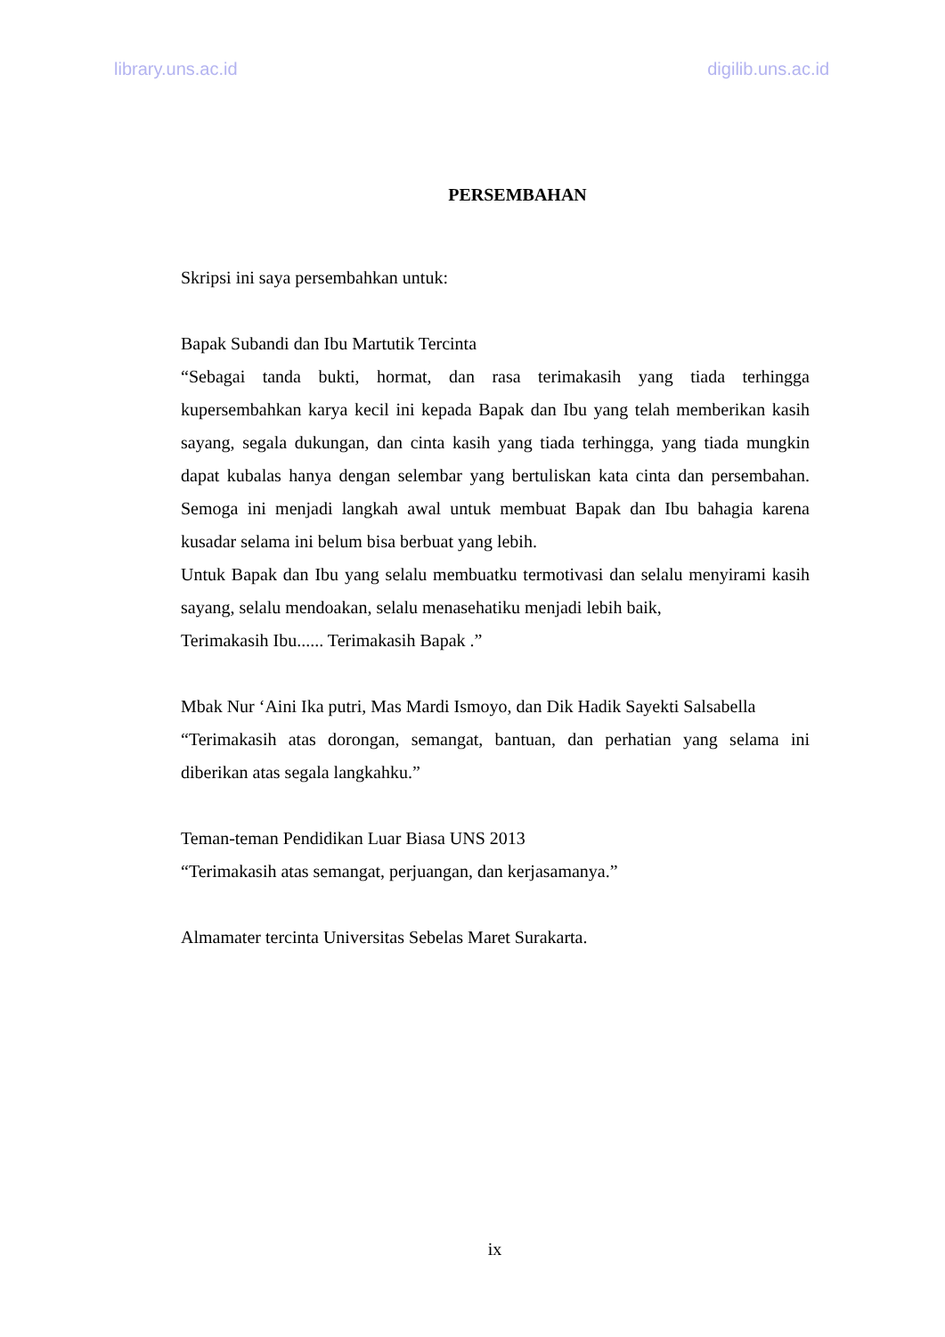library.uns.ac.id digilib.uns.ac.id
PERSEMBAHAN
Skripsi ini saya persembahkan untuk:
Bapak Subandi dan Ibu Martutik Tercinta
“Sebagai tanda bukti, hormat, dan rasa terimakasih yang tiada terhingga kupersembahkan karya kecil ini kepada Bapak dan Ibu yang telah memberikan kasih sayang, segala dukungan, dan cinta kasih yang tiada terhingga, yang tiada mungkin dapat kubalas hanya dengan selembar yang bertuliskan kata cinta dan persembahan. Semoga ini menjadi langkah awal untuk membuat Bapak dan Ibu bahagia karena kusadar selama ini belum bisa berbuat yang lebih.
Untuk Bapak dan Ibu yang selalu membuatku termotivasi dan selalu menyirami kasih sayang, selalu mendoakan, selalu menasehatiku menjadi lebih baik,
Terimakasih Ibu...... Terimakasih Bapak .”
Mbak Nur ‘Aini Ika putri, Mas Mardi Ismoyo, dan Dik Hadik Sayekti Salsabella
“Terimakasih atas dorongan, semangat, bantuan, dan perhatian yang selama ini diberikan atas segala langkahku.”
Teman-teman Pendidikan Luar Biasa UNS 2013
“Terimakasih atas semangat, perjuangan, dan kerjasamanya.”
Almamater tercinta Universitas Sebelas Maret Surakarta.
ix